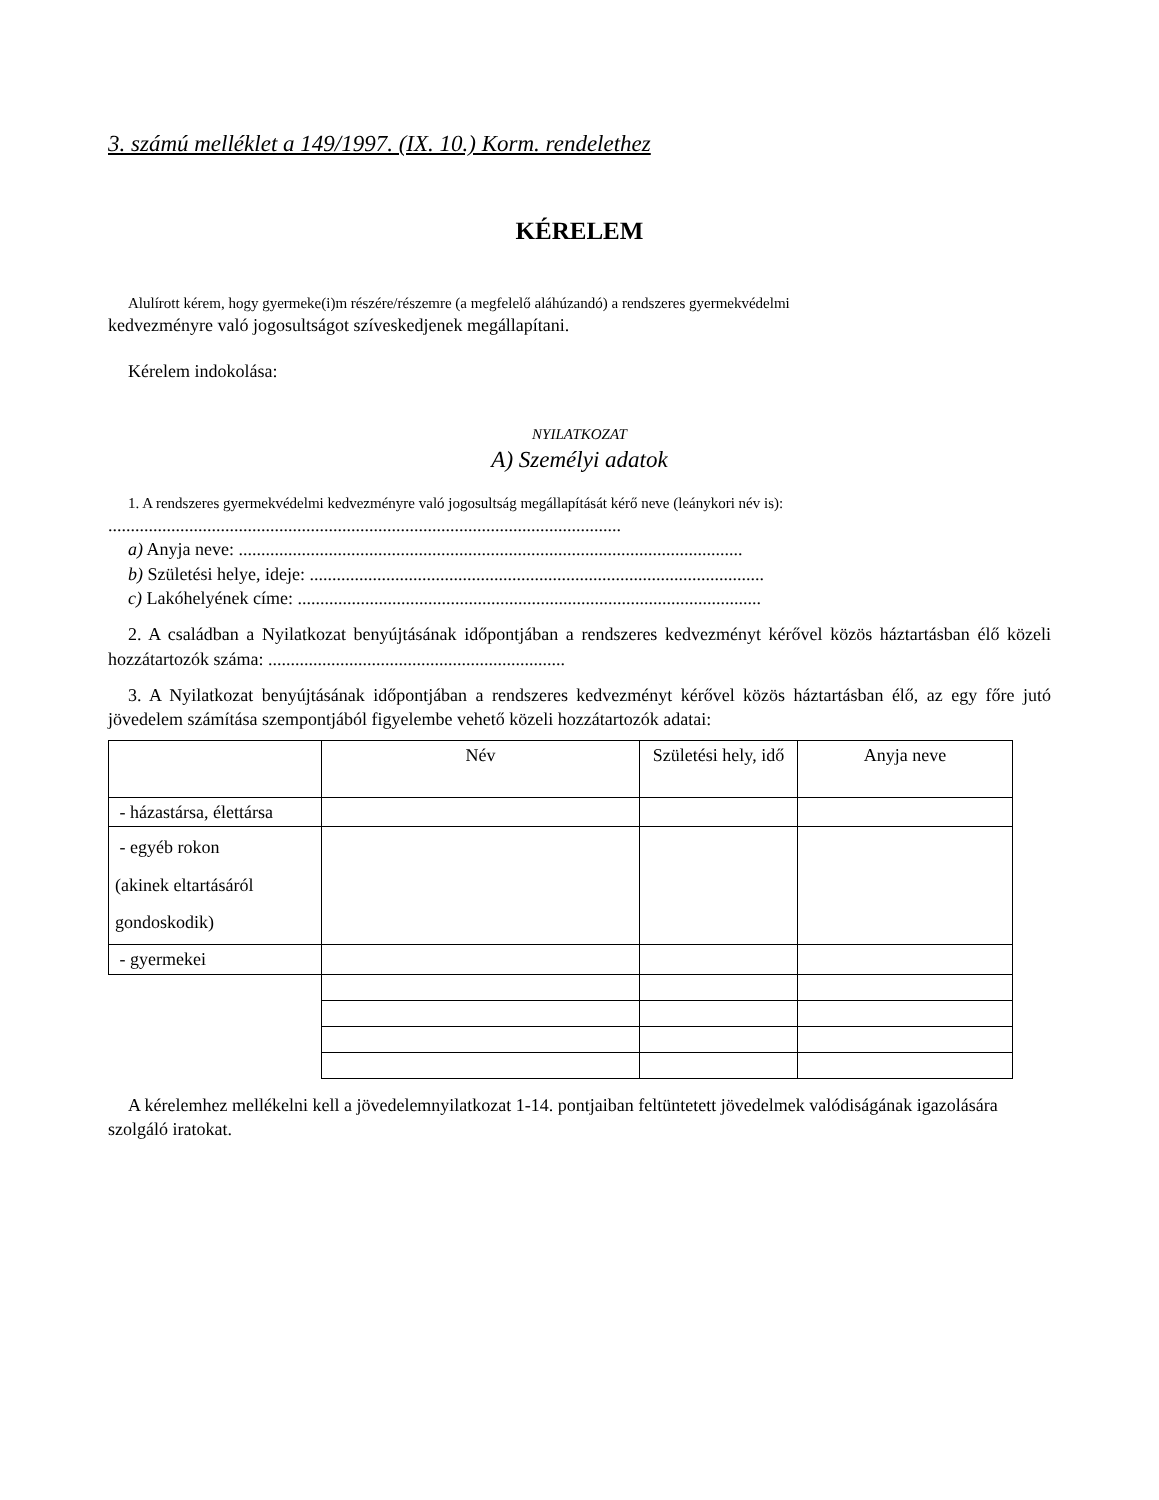3. számú melléklet a 149/1997. (IX. 10.) Korm. rendelethez
KÉRELEM
Alulírott kérem, hogy gyermeke(i)m részére/részemre (a megfelelő aláhúzandó) a rendszeres gyermekvédelmi
kedvezményre való jogosultságot szíveskedjenek megállapítani.
Kérelem indokolása:
NYILATKOZAT
A) Személyi adatok
1. A rendszeres gyermekvédelmi kedvezményre való jogosultság megállapítását kérő neve (leánykori név is):
..................................................................................................................
a) Anyja neve: ................................................................................................................
b) Születési helye, ideje: .....................................................................................................
c) Lakóhelyének címe: .......................................................................................................
2. A családban a Nyilatkozat benyújtásának időpontjában a rendszeres kedvezményt kérővel közös háztartásban élő közeli hozzátartozók száma: ..................................................................
3. A Nyilatkozat benyújtásának időpontjában a rendszeres kedvezményt kérővel közös háztartásban élő, az egy főre jutó jövedelem számítása szempontjából figyelembe vehető közeli hozzátartozók adatai:
| | Név | Születési hely, idő | Anyja neve |
| - házastársa, élettársa | | | |
| - egyéb rokon (akinek eltartásáról gondoskodik) | | | |
| - gyermekei | | | |
A kérelemhez mellékelni kell a jövedelemnyilatkozat 1-14. pontjaiban feltüntetett jövedelmek valódiságának igazolására szolgáló iratokat.